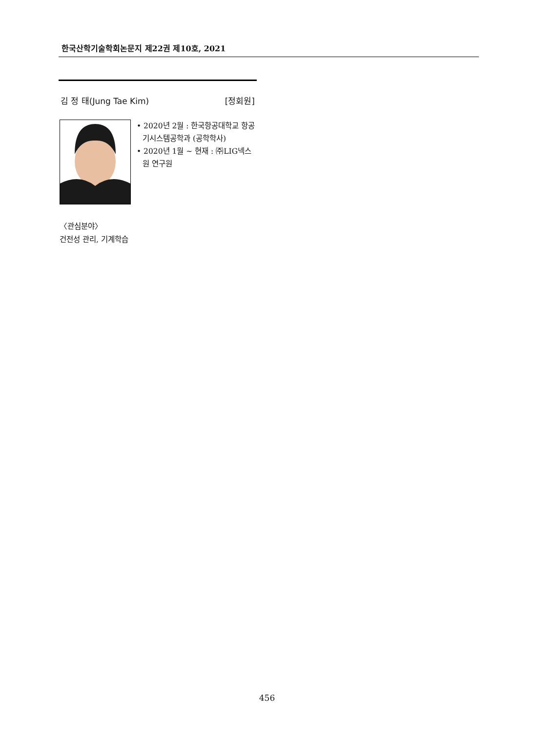한국산학기술학회논문지 제22권 제10호, 2021
김 정 태(Jung Tae Kim) [정회원]
• 2020년 2월 : 한국항공대학교 항공기시스템공학과 (공학학사)
• 2020년 1월 ~ 현재 : ㈜LIG넥스원 연구원
〈관심분야〉
건전성 관리, 기계학습
456